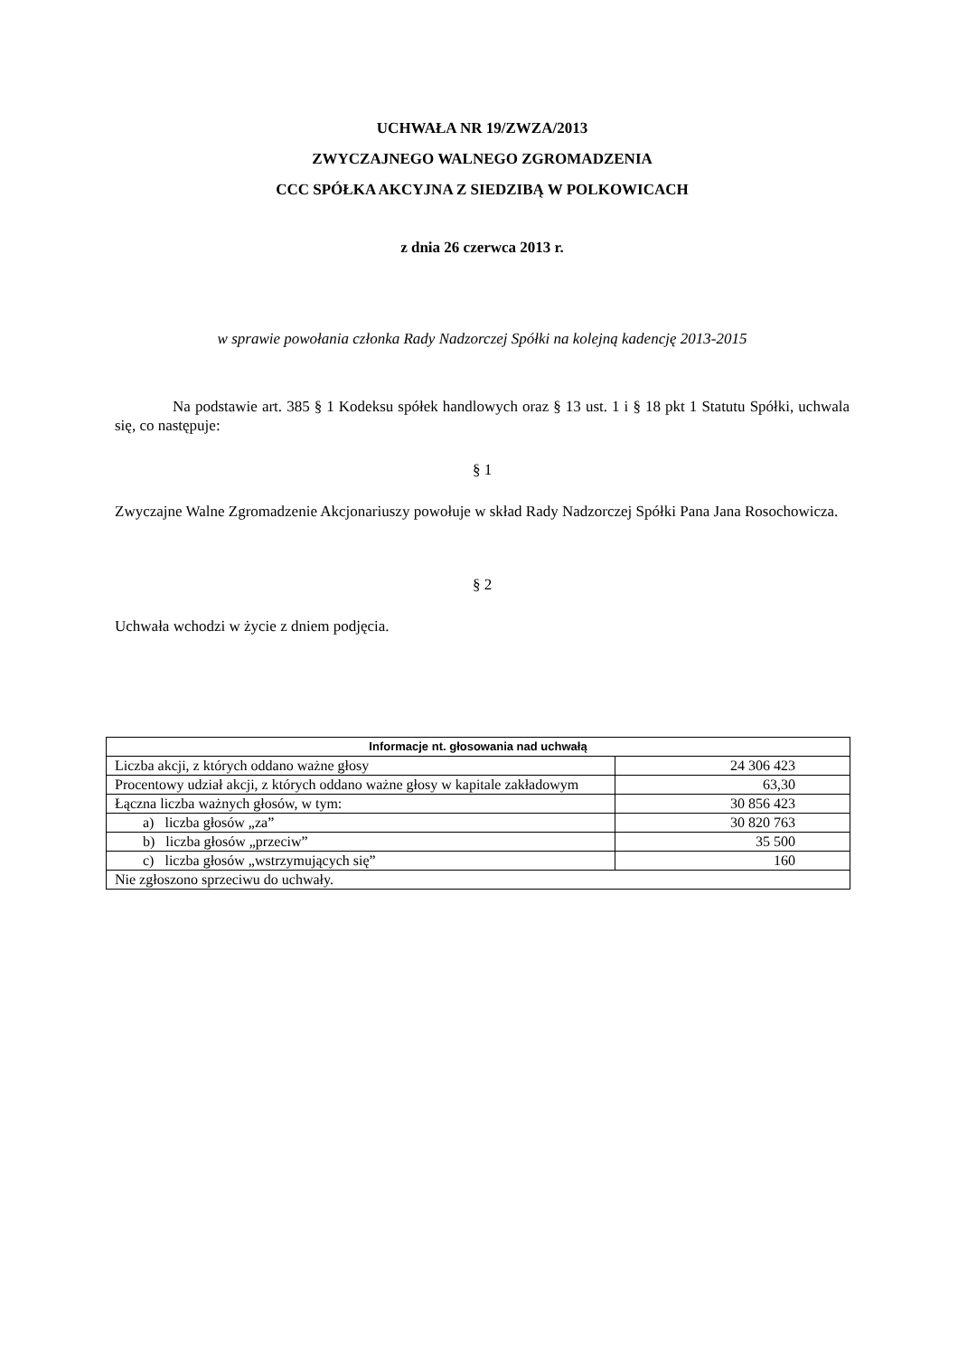UCHWAŁA NR 19/ZWZA/2013
ZWYCZAJNEGO WALNEGO ZGROMADZENIA
CCC SPÓŁKA AKCYJNA Z SIEDZIBĄ W POLKOWICACH
z dnia 26 czerwca 2013 r.
w sprawie powołania członka Rady Nadzorczej Spółki na kolejną kadencję 2013-2015
Na podstawie art. 385 § 1 Kodeksu spółek handlowych oraz § 13 ust. 1 i § 18 pkt 1 Statutu Spółki, uchwala się, co następuje:
§ 1
Zwyczajne Walne Zgromadzenie Akcjonariuszy powołuje w skład Rady Nadzorczej Spółki Pana Jana Rosochowicza.
§ 2
Uchwała wchodzi w życie z dniem podjęcia.
| Informacje nt. głosowania nad uchwałą | |
| --- | --- |
| Liczba akcji, z których oddano ważne głosy | 24 306 423 |
| Procentowy udział akcji, z których oddano ważne głosy w kapitale zakładowym | 63,30 |
| Łączna liczba ważnych głosów, w tym: | 30 856 423 |
| a) liczba głosów „za” | 30 820 763 |
| b) liczba głosów „przeciw” | 35 500 |
| c) liczba głosów „wstrzymujących się” | 160 |
| Nie zgłoszono sprzeciwu do uchwały. | |